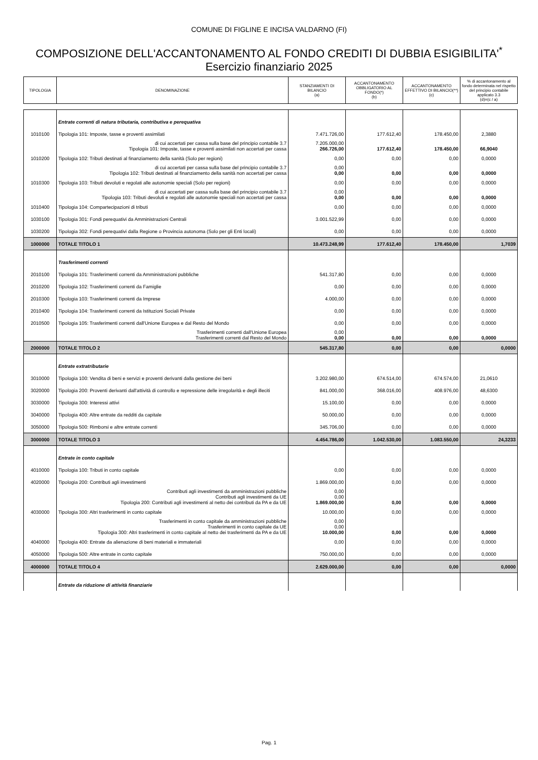COMUNE DI FIGLINE E INCISA VALDARNO (FI)
COMPOSIZIONE DELL'ACCANTONAMENTO AL FONDO CREDITI DI DUBBIA ESIGIBILITA'<sup>*</sup>
Esercizio finanziario 2025
| TIPOLOGIA | DENOMINAZIONE | STANZIAMENTI DI BILANCIO (a) | ACCANTONAMENTO OBBLIGATORIO AL FONDO(*) (b) | ACCANTONAMENTO EFFETTIVO DI BILANCIO(**) (c) | % di accantonamento al fondo determinata nel rispetto del principio contabile applicato 3.3 (d)=(c / a) |
| --- | --- | --- | --- | --- | --- |
| | Entrate correnti di natura tributaria, contributiva e perequativa | | | | |
| 1010100 | Tipologia 101: Imposte, tasse e proventi assimilati | 7.471.726,00 | 177.612,40 | 178.450,00 | 2,3880 |
| | di cui accertati per cassa sulla base del principio contabile 3.7 Tipologia 101: Imposte, tasse e proventi assimilati non accertati per cassa | 7.205.000,00 266.726,00 | 177.612,40 | 178.450,00 | 66,9040 |
| 1010200 | Tipologia 102: Tributi destinati al finanziamento della sanità (Solo per regioni) | 0,00 | 0,00 | 0,00 | 0,0000 |
| | di cui accertati per cassa sulla base del principio contabile 3.7 Tipologia 102: Tributi destinati al finanziamento della sanità non accertati per cassa | 0,00 0,00 | 0,00 | 0,00 | 0,0000 |
| 1010300 | Tipologia 103: Tributi devoluti e regolati alle autonomie speciali (Solo per regioni) | 0,00 | 0,00 | 0,00 | 0,0000 |
| | di cui accertati per cassa sulla base del principio contabile 3.7 Tipologia 103: Tributi devoluti e regolati alle autonomie speciali non accertati per cassa | 0,00 0,00 | 0,00 | 0,00 | 0,0000 |
| 1010400 | Tipologia 104: Compartecipazioni di tributi | 0,00 | 0,00 | 0,00 | 0,0000 |
| 1030100 | Tipologia 301: Fondi perequativi da Amministrazioni Centrali | 3.001.522,99 | 0,00 | 0,00 | 0,0000 |
| 1030200 | Tipologia 302: Fondi perequativi dalla Regione o Provincia autonoma (Solo per gli Enti locali) | 0,00 | 0,00 | 0,00 | 0,0000 |
| 1000000 | TOTALE TITOLO 1 | 10.473.248,99 | 177.612,40 | 178.450,00 | 1,7039 |
| | Trasferimenti correnti | | | | |
| 2010100 | Tipologia 101: Trasferimenti correnti da Amministrazioni pubbliche | 541.317,80 | 0,00 | 0,00 | 0,0000 |
| 2010200 | Tipologia 102: Trasferimenti correnti da Famiglie | 0,00 | 0,00 | 0,00 | 0,0000 |
| 2010300 | Tipologia 103: Trasferimenti correnti da Imprese | 4.000,00 | 0,00 | 0,00 | 0,0000 |
| 2010400 | Tipologia 104: Trasferimenti correnti da Istituzioni Sociali Private | 0,00 | 0,00 | 0,00 | 0,0000 |
| 2010500 | Tipologia 105: Trasferimenti correnti dall'Unione Europea e dal Resto del Mondo | 0,00 | 0,00 | 0,00 | 0,0000 |
| | Trasferimenti correnti dall'Unione Europea Trasferimenti correnti dal Resto del Mondo | 0,00 0,00 | 0,00 | 0,00 | 0,0000 |
| 2000000 | TOTALE TITOLO 2 | 545.317,80 | 0,00 | 0,00 | 0,0000 |
| | Entrate extratributarie | | | | |
| 3010000 | Tipologia 100: Vendita di beni e servizi e proventi derivanti dalla gestione dei beni | 3.202.980,00 | 674.514,00 | 674.574,00 | 21,0610 |
| 3020000 | Tipologia 200: Proventi derivanti dall'attività di controllo e repressione delle irregolarità e degli illeciti | 841.000,00 | 368.016,00 | 408.976,00 | 48,6300 |
| 3030000 | Tipologia 300: Interessi attivi | 15.100,00 | 0,00 | 0,00 | 0,0000 |
| 3040000 | Tipologia 400: Altre entrate da redditi da capitale | 50.000,00 | 0,00 | 0,00 | 0,0000 |
| 3050000 | Tipologia 500: Rimborsi e altre entrate correnti | 345.706,00 | 0,00 | 0,00 | 0,0000 |
| 3000000 | TOTALE TITOLO 3 | 4.454.786,00 | 1.042.530,00 | 1.083.550,00 | 24,3233 |
| | Entrate in conto capitale | | | | |
| 4010000 | Tipologia 100: Tributi in conto capitale | 0,00 | 0,00 | 0,00 | 0,0000 |
| 4020000 | Tipologia 200: Contributi agli investimenti | 1.869.000,00 | 0,00 | 0,00 | 0,0000 |
| | Contributi agli investimenti da amministrazioni pubbliche Contributi agli investimenti da UE Tipologia 200: Contributi agli investimenti al netto dei contributi da PA e da UE | 0,00 0,00 1.869.000,00 | 0,00 | 0,00 | 0,0000 |
| 4030000 | Tipologia 300: Altri trasferimenti in conto capitale | 10.000,00 | 0,00 | 0,00 | 0,0000 |
| | Trasferimenti in conto capitale da amministrazioni pubbliche Trasferimenti in conto capitale da UE Tipologia 300: Altri trasferimenti in conto capitale al netto dei trasferimenti da PA e da UE | 0,00 0,00 10.000,00 | 0,00 | 0,00 | 0,0000 |
| 4040000 | Tipologia 400: Entrate da alienazione di beni materiali e immateriali | 0,00 | 0,00 | 0,00 | 0,0000 |
| 4050000 | Tipologia 500: Altre entrate in conto capitale | 750.000,00 | 0,00 | 0,00 | 0,0000 |
| 4000000 | TOTALE TITOLO 4 | 2.629.000,00 | 0,00 | 0,00 | 0,0000 |
| | Entrate da riduzione di attività finanziarie | | | | |
Pag. 1